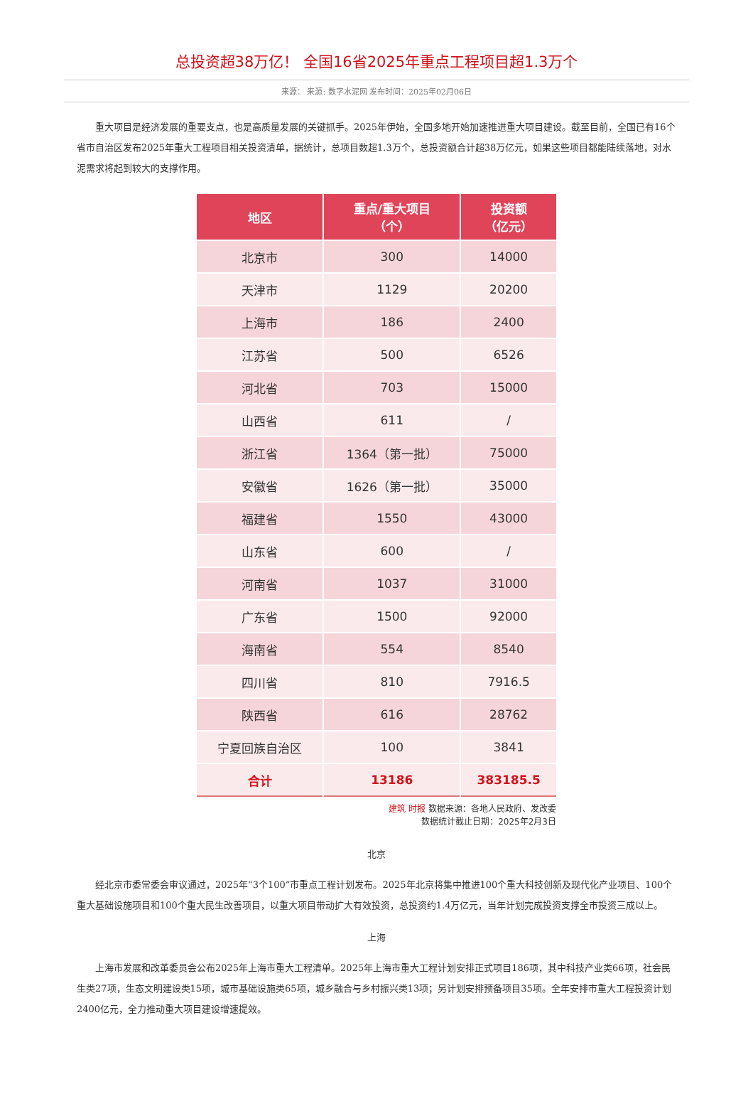总投资超38万亿！ 全国16省2025年重点工程项目超1.3万个
来源： 来源: 数字水泥网 发布时间：2025年02月06日
重大项目是经济发展的重要支点，也是高质量发展的关键抓手。2025年伊始，全国多地开始加速推进重大项目建设。截至目前，全国已有16个省市自治区发布2025年重大工程项目相关投资清单，据统计，总项目数超1.3万个，总投资额合计超38万亿元，如果这些项目都能陆续落地，对水泥需求将起到较大的支撑作用。
| 地区 | 重点/重大项目 （个） | 投资额 （亿元） |
| --- | --- | --- |
| 北京市 | 300 | 14000 |
| 天津市 | 1129 | 20200 |
| 上海市 | 186 | 2400 |
| 江苏省 | 500 | 6526 |
| 河北省 | 703 | 15000 |
| 山西省 | 611 | / |
| 浙江省 | 1364（第一批） | 75000 |
| 安徽省 | 1626（第一批） | 35000 |
| 福建省 | 1550 | 43000 |
| 山东省 | 600 | / |
| 河南省 | 1037 | 31000 |
| 广东省 | 1500 | 92000 |
| 海南省 | 554 | 8540 |
| 四川省 | 810 | 7916.5 |
| 陕西省 | 616 | 28762 |
| 宁夏回族自治区 | 100 | 3841 |
| 合计 | 13186 | 383185.5 |
建筑 时报 数据来源：各地人民政府、发改委
数据统计截止日期：2025年2月3日
北京
经北京市委常委会审议通过，2025年“3个100”市重点工程计划发布。2025年北京将集中推进100个重大科技创新及现代化产业项目、100个重大基础设施项目和100个重大民生改善项目，以重大项目带动扩大有效投资，总投资约1.4万亿元，当年计划完成投资支撑全市投资三成以上。
上海
上海市发展和改革委员会公布2025年上海市重大工程清单。2025年上海市重大工程计划安排正式项目186项，其中科技产业类66项，社会民生类27项，生态文明建设类15项，城市基础设施类65项，城乡融合与乡村振兴类13项；另计划安排预备项目35项。全年安排市重大工程投资计划2400亿元，全力推动重大项目建设增速提效。